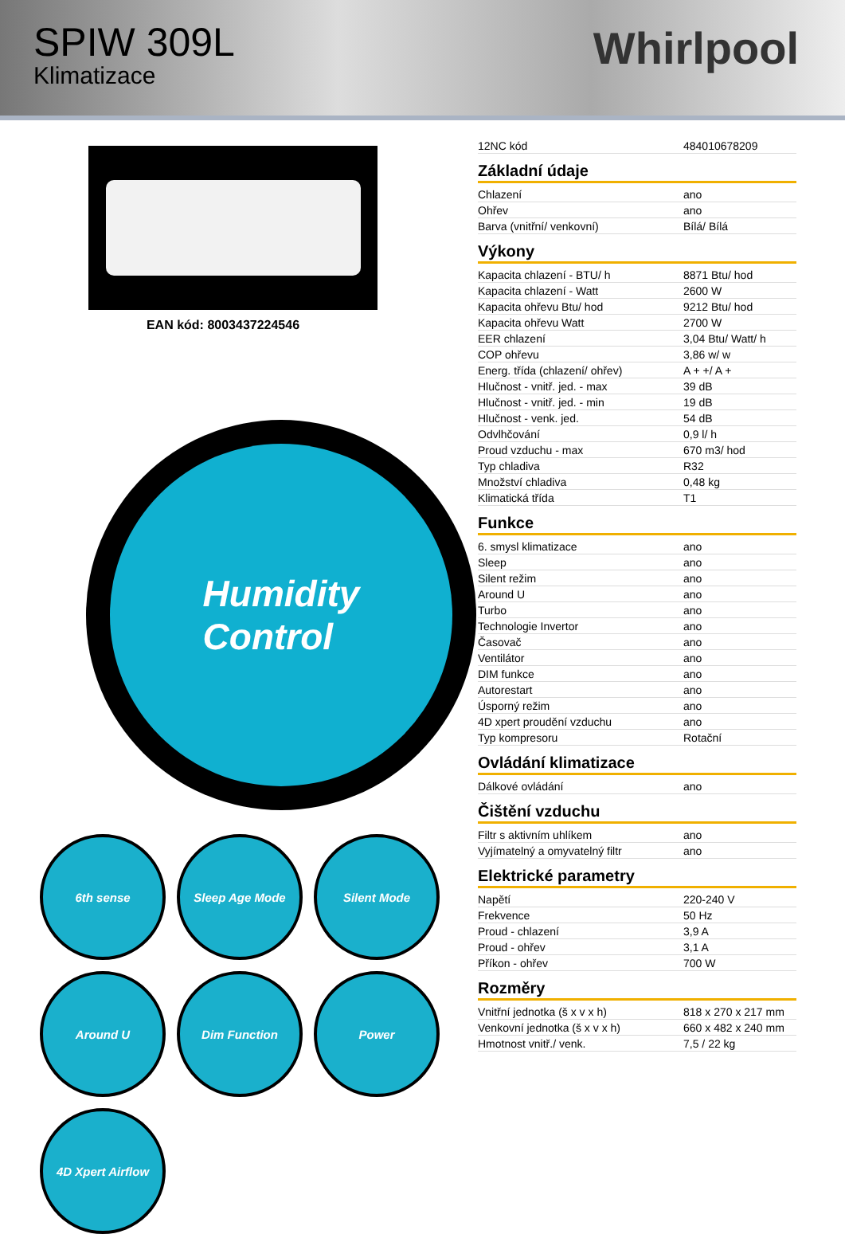SPIW 309L
Klimatizace
Whirlpool
EAN kód: 8003437224546
Humidity
Control
6th sense
Sleep Age Mode
Silent Mode
Around U
Dim Function
Power
4D Xpert Airflow
| 12NC kód | 484010678209 |
Základní údaje
| Chlazení | ano |
| Ohřev | ano |
| Barva (vnitřní/ venkovní) | Bílá/ Bílá |
Výkony
| Kapacita chlazení - BTU/ h | 8871 Btu/ hod |
| Kapacita chlazení - Watt | 2600 W |
| Kapacita ohřevu Btu/ hod | 9212 Btu/ hod |
| Kapacita ohřevu Watt | 2700 W |
| EER chlazení | 3,04 Btu/ Watt/ h |
| COP ohřevu | 3,86 w/ w |
| Energ. třída (chlazení/ ohřev) | A + +/ A + |
| Hlučnost - vnitř. jed. - max | 39 dB |
| Hlučnost - vnitř. jed. - min | 19 dB |
| Hlučnost - venk. jed. | 54 dB |
| Odvlhčování | 0,9 l/ h |
| Proud vzduchu - max | 670 m3/ hod |
| Typ chladiva | R32 |
| Množství chladiva | 0,48 kg |
| Klimatická třída | T1 |
Funkce
| 6. smysl klimatizace | ano |
| Sleep | ano |
| Silent režim | ano |
| Around U | ano |
| Turbo | ano |
| Technologie Invertor | ano |
| Časovač | ano |
| Ventilátor | ano |
| DIM funkce | ano |
| Autorestart | ano |
| Úsporný režim | ano |
| 4D xpert proudění vzduchu | ano |
| Typ kompresoru | Rotační |
Ovládání klimatizace
| Dálkové ovládání | ano |
Čištění vzduchu
| Filtr s aktivním uhlíkem | ano |
| Vyjímatelný a omyvatelný filtr | ano |
Elektrické parametry
| Napětí | 220-240 V |
| Frekvence | 50 Hz |
| Proud - chlazení | 3,9 A |
| Proud - ohřev | 3,1 A |
| Příkon - ohřev | 700 W |
Rozměry
| Vnitřní jednotka (š x v x h) | 818 x 270 x 217 mm |
| Venkovní jednotka (š x v x h) | 660 x 482 x 240 mm |
| Hmotnost vnitř./ venk. | 7,5 / 22 kg |